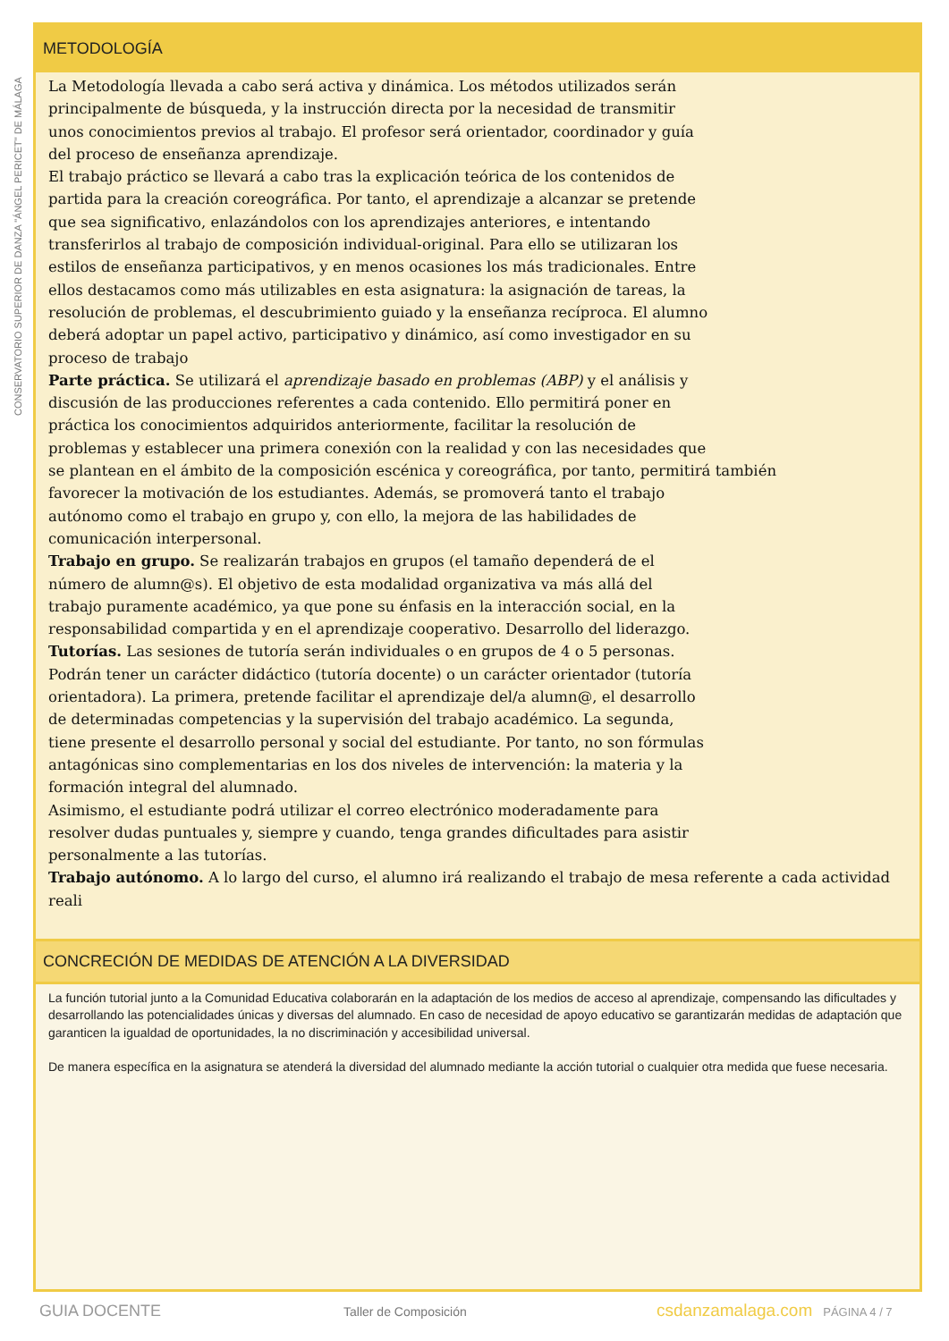CONSERVATORIO SUPERIOR DE DANZA "ÁNGEL PERICET" DE MÁLAGA
METODOLOGÍA
La Metodología llevada a cabo será activa y dinámica. Los métodos utilizados serán
principalmente de búsqueda, y la instrucción directa por la necesidad de transmitir
unos conocimientos previos al trabajo. El profesor será orientador, coordinador y guía
del proceso de enseñanza aprendizaje.
El trabajo práctico se llevará a cabo tras la explicación teórica de los contenidos de
partida para la creación coreográfica. Por tanto, el aprendizaje a alcanzar se pretende
que sea significativo, enlazándolos con los aprendizajes anteriores, e intentando
transferirlos al trabajo de composición individual-original. Para ello se utilizaran los
estilos de enseñanza participativos, y en menos ocasiones los más tradicionales. Entre
ellos destacamos como más utilizables en esta asignatura: la asignación de tareas, la
resolución de problemas, el descubrimiento guiado y la enseñanza recíproca. El alumno
deberá adoptar un papel activo, participativo y dinámico, así como investigador en su
proceso de trabajo
Parte práctica. Se utilizará el aprendizaje basado en problemas (ABP) y el análisis y
discusión de las producciones referentes a cada contenido. Ello permitirá poner en
práctica los conocimientos adquiridos anteriormente, facilitar la resolución de
problemas y establecer una primera conexión con la realidad y con las necesidades que
se plantean en el ámbito de la composición escénica y coreográfica, por tanto, permitirá también
favorecer la motivación de los estudiantes. Además, se promoverá tanto el trabajo
autónomo como el trabajo en grupo y, con ello, la mejora de las habilidades de
comunicación interpersonal.
Trabajo en grupo. Se realizarán trabajos en grupos (el tamaño dependerá de el
número de alumn@s). El objetivo de esta modalidad organizativa va más allá del
trabajo puramente académico, ya que pone su énfasis en la interacción social, en la
responsabilidad compartida y en el aprendizaje cooperativo. Desarrollo del liderazgo.
Tutorías. Las sesiones de tutoría serán individuales o en grupos de 4 o 5 personas.
Podrán tener un carácter didáctico (tutoría docente) o un carácter orientador (tutoría
orientadora). La primera, pretende facilitar el aprendizaje del/a alumn@, el desarrollo
de determinadas competencias y la supervisión del trabajo académico. La segunda,
tiene presente el desarrollo personal y social del estudiante. Por tanto, no son fórmulas
antagónicas sino complementarias en los dos niveles de intervención: la materia y la
formación integral del alumnado.
Asimismo, el estudiante podrá utilizar el correo electrónico moderadamente para
resolver dudas puntuales y, siempre y cuando, tenga grandes dificultades para asistir
personalmente a las tutorías.
Trabajo autónomo. A lo largo del curso, el alumno irá realizando el trabajo de mesa referente a cada actividad reali
CONCRECIÓN DE MEDIDAS DE ATENCIÓN A LA DIVERSIDAD
La función tutorial junto a la Comunidad Educativa colaborarán en la adaptación de los medios de acceso al aprendizaje, compensando las dificultades y desarrollando las potencialidades únicas y diversas del alumnado. En caso de necesidad de apoyo educativo se garantizarán medidas de adaptación que garanticen la igualdad de oportunidades, la no discriminación y accesibilidad universal.
De manera específica en la asignatura se atenderá la diversidad del alumnado mediante la acción tutorial o cualquier otra medida que fuese necesaria.
GUIA DOCENTE Taller de Composición csdanzamalaga.com PÁGINA 4 / 7